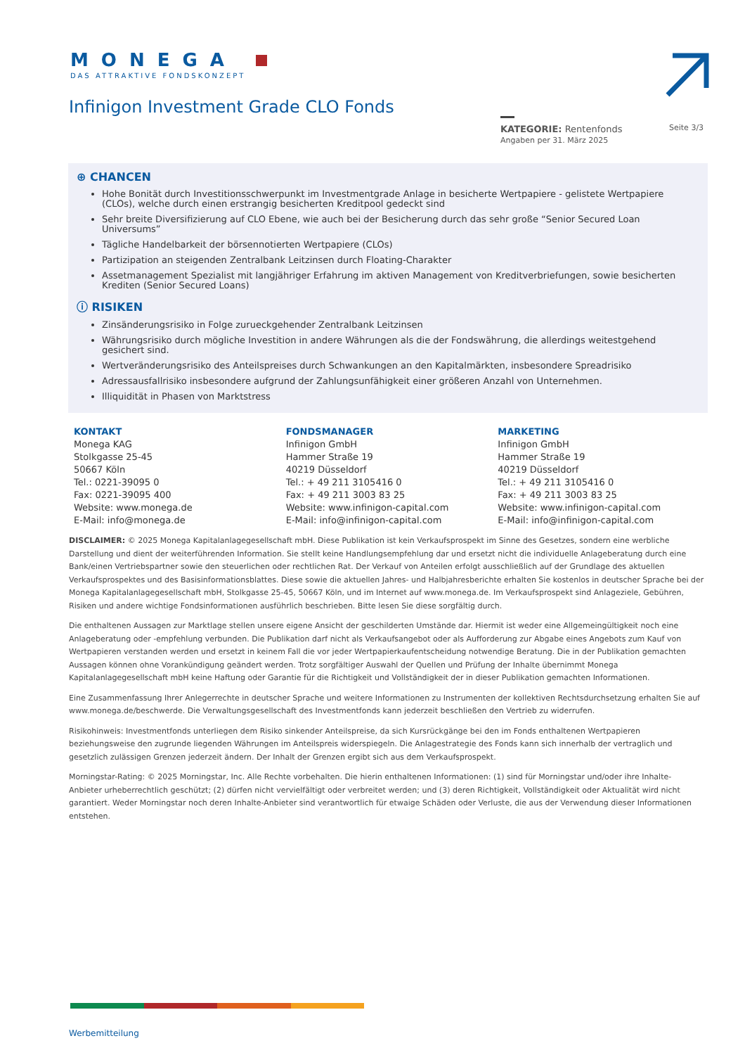MONEGA
DAS ATTRAKTIVE FONDSKONZEPT
Infinigon Investment Grade CLO Fonds
KATEGORIE: Rentenfonds
Angaben per 31. März 2025
Seite 3/3
⊕ CHANCEN
Hohe Bonität durch Investitionsschwerpunkt im Investmentgrade Anlage in besicherte Wertpapiere - gelistete Wertpapiere (CLOs), welche durch einen erstrangig besicherten Kreditpool gedeckt sind
Sehr breite Diversifizierung auf CLO Ebene, wie auch bei der Besicherung durch das sehr große “Senior Secured Loan Universums”
Tägliche Handelbarkeit der börsennotierten Wertpapiere (CLOs)
Partizipation an steigenden Zentralbank Leitzinsen durch Floating-Charakter
Assetmanagement Spezialist mit langjähriger Erfahrung im aktiven Management von Kreditverbriefungen, sowie besicherten Krediten (Senior Secured Loans)
ⓘ RISIKEN
Zinsänderungsrisiko in Folge zurueckgehender Zentralbank Leitzinsen
Währungsrisiko durch mögliche Investition in andere Währungen als die der Fondswährung, die allerdings weitestgehend gesichert sind.
Wertveränderungsrisiko des Anteilspreises durch Schwankungen an den Kapitalmärkten, insbesondere Spreadrisiko
Adressausfallrisiko insbesondere aufgrund der Zahlungsunfähigkeit einer größeren Anzahl von Unternehmen.
Illiquidität in Phasen von Marktstress
KONTAKT
Monega KAG
Stolkgasse 25-45
50667 Köln
Tel.: 0221-39095 0
Fax: 0221-39095 400
Website: www.monega.de
E-Mail: info@monega.de
FONDSMANAGER
Infinigon GmbH
Hammer Straße 19
40219 Düsseldorf
Tel.: + 49 211 3105416 0
Fax: + 49 211 3003 83 25
Website: www.infinigon-capital.com
E-Mail: info@infinigon-capital.com
MARKETING
Infinigon GmbH
Hammer Straße 19
40219 Düsseldorf
Tel.: + 49 211 3105416 0
Fax: + 49 211 3003 83 25
Website: www.infinigon-capital.com
E-Mail: info@infinigon-capital.com
DISCLAIMER: © 2025 Monega Kapitalanlagegesellschaft mbH. Diese Publikation ist kein Verkaufsprospekt im Sinne des Gesetzes, sondern eine werbliche Darstellung und dient der weiterführenden Information. Sie stellt keine Handlungsempfehlung dar und ersetzt nicht die individuelle Anlageberatung durch eine Bank/einen Vertriebspartner sowie den steuerlichen oder rechtlichen Rat. Der Verkauf von Anteilen erfolgt ausschließlich auf der Grundlage des aktuellen Verkaufsprospektes und des Basisinformationsblattes. Diese sowie die aktuellen Jahres- und Halbjahresberichte erhalten Sie kostenlos in deutscher Sprache bei der Monega Kapitalanlagegesellschaft mbH, Stolkgasse 25-45, 50667 Köln, und im Internet auf www.monega.de. Im Verkaufsprospekt sind Anlageziele, Gebühren, Risiken und andere wichtige Fondsinformationen ausführlich beschrieben. Bitte lesen Sie diese sorgfältig durch.
Die enthaltenen Aussagen zur Marktlage stellen unsere eigene Ansicht der geschilderten Umstände dar. Hiermit ist weder eine Allgemeingültigkeit noch eine Anlageberatung oder -empfehlung verbunden. Die Publikation darf nicht als Verkaufsangebot oder als Aufforderung zur Abgabe eines Angebots zum Kauf von Wertpapieren verstanden werden und ersetzt in keinem Fall die vor jeder Wertpapierkaufentscheidung notwendige Beratung. Die in der Publikation gemachten Aussagen können ohne Vorankündigung geändert werden. Trotz sorgfältiger Auswahl der Quellen und Prüfung der Inhalte übernimmt Monega Kapitalanlagegesellschaft mbH keine Haftung oder Garantie für die Richtigkeit und Vollständigkeit der in dieser Publikation gemachten Informationen.
Eine Zusammenfassung Ihrer Anlegerrechte in deutscher Sprache und weitere Informationen zu Instrumenten der kollektiven Rechtsdurchsetzung erhalten Sie auf www.monega.de/beschwerde. Die Verwaltungsgesellschaft des Investmentfonds kann jederzeit beschließen den Vertrieb zu widerrufen.
Risikohinweis: Investmentfonds unterliegen dem Risiko sinkender Anteilspreise, da sich Kursrückgänge bei den im Fonds enthaltenen Wertpapieren beziehungsweise den zugrunde liegenden Währungen im Anteilspreis widerspiegeln. Die Anlagestrategie des Fonds kann sich innerhalb der vertraglich und gesetzlich zulässigen Grenzen jederzeit ändern. Der Inhalt der Grenzen ergibt sich aus dem Verkaufsprospekt.
Morningstar-Rating: © 2025 Morningstar, Inc. Alle Rechte vorbehalten. Die hierin enthaltenen Informationen: (1) sind für Morningstar und/oder ihre Inhalte- Anbieter urheberrechtlich geschützt; (2) dürfen nicht vervielfältigt oder verbreitet werden; und (3) deren Richtigkeit, Vollständigkeit oder Aktualität wird nicht garantiert. Weder Morningstar noch deren Inhalte-Anbieter sind verantwortlich für etwaige Schäden oder Verluste, die aus der Verwendung dieser Informationen entstehen.
Werbemitteilung